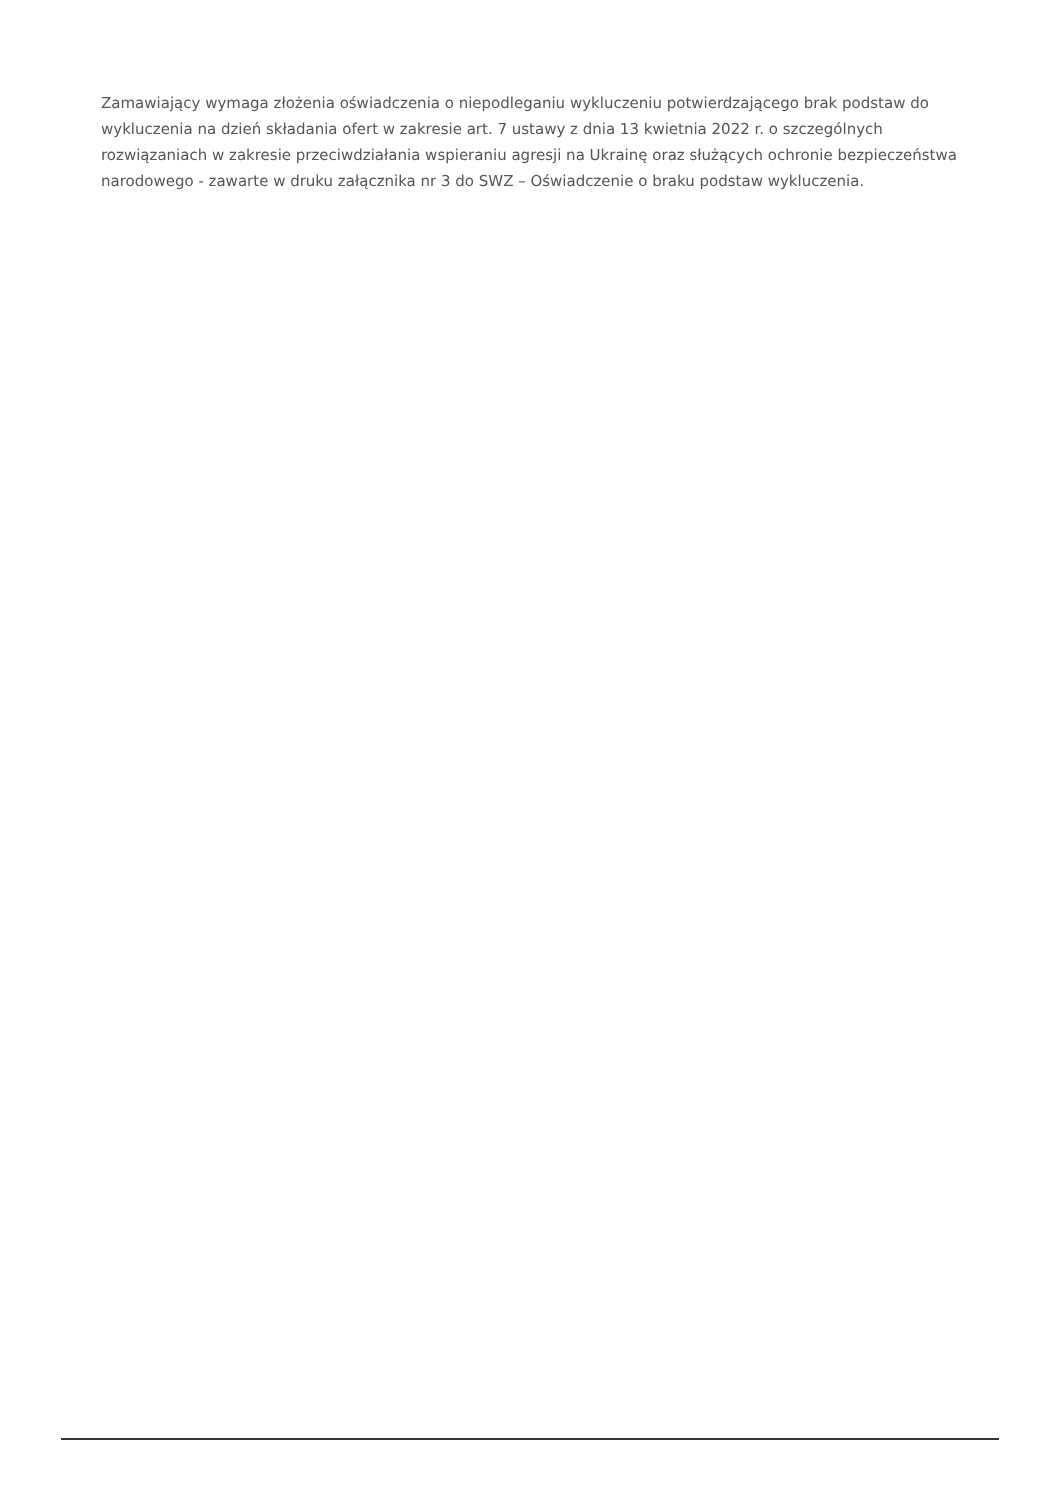Zamawiający wymaga złożenia oświadczenia o niepodleganiu wykluczeniu potwierdzającego brak podstaw do wykluczenia na dzień składania ofert w zakresie art. 7 ustawy z dnia 13 kwietnia 2022 r. o szczególnych rozwiązaniach w zakresie przeciwdziałania wspieraniu agresji na Ukrainę oraz służących ochronie bezpieczeństwa narodowego - zawarte w druku załącznika nr 3 do SWZ – Oświadczenie o braku podstaw wykluczenia.